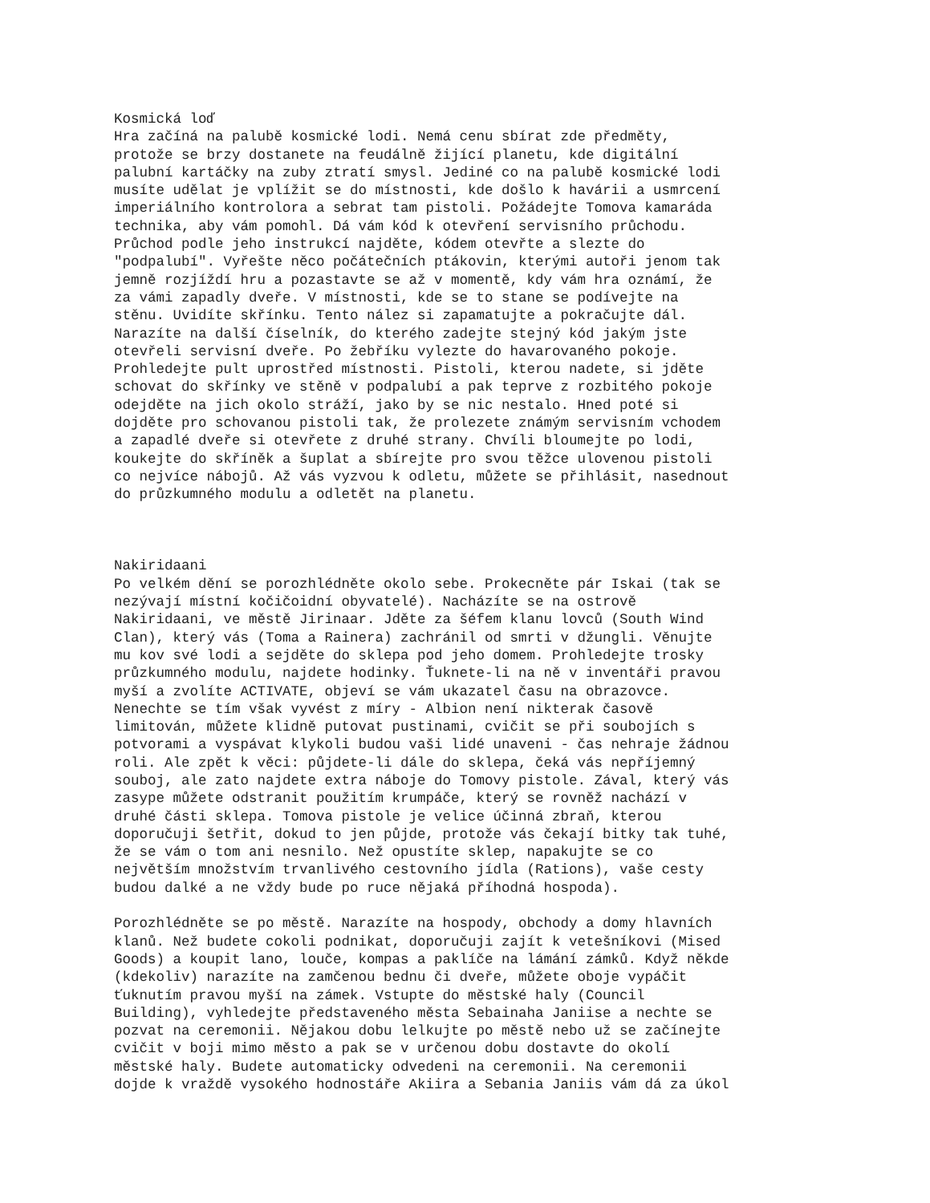Kosmická loď
Hra začíná na palubě kosmické lodi. Nemá cenu sbírat zde předměty,
protože se brzy dostanete na feudálně žijící planetu, kde digitální
palubní kartáčky na zuby ztratí smysl. Jediné co na palubě kosmické lodi
musíte udělat je vplížit se do místnosti, kde došlo k havárii a usmrcení
imperiálního kontrolora a sebrat tam pistoli. Požádejte Tomova kamaráda
technika, aby vám pomohl. Dá vám kód k otevření servisního průchodu.
Průchod podle jeho instrukcí najděte, kódem otevřte a slezte do
"podpalubí". Vyřešte něco počátečních ptákovin, kterými autoři jenom tak
jemně rozjíždí hru a pozastavte se až v momentě, kdy vám hra oznámí, že
za vámi zapadly dveře. V místnosti, kde se to stane se podívejte na
stěnu. Uvidíte skřínku. Tento nález si zapamatujte a pokračujte dál.
Narazíte na další číselník, do kterého zadejte stejný kód jakým jste
otevřeli servisní dveře. Po žebříku vylezte do havarovaného pokoje.
Prohledejte pult uprostřed místnosti. Pistoli, kterou nadete, si jděte
schovat do skřínky ve stěně v podpalubí a pak teprve z rozbitého pokoje
odejděte na jich okolo stráží, jako by se nic nestalo. Hned poté si
dojděte pro schovanou pistoli tak, že prolezete známým servisním vchodem
a zapadlé dveře si otevřete z druhé strany. Chvíli bloumejte po lodi,
koukejte do skříněk a šuplat a sbírejte pro svou těžce ulovenou pistoli
co nejvíce nábojů. Až vás vyzvou k odletu, můžete se přihlásit, nasednout
do průzkumného modulu a odletět na planetu.



Nakiridaani
Po velkém dění se porozhlédněte okolo sebe. Prokecněte pár Iskai (tak se
nezývají místní kočičoidní obyvatelé). Nacházíte se na ostrově
Nakiridaani, ve městě Jirinaar. Jděte za šéfem klanu lovců (South Wind
Clan), který vás (Toma a Rainera) zachránil od smrti v džungli. Věnujte
mu kov své lodi a sejděte do sklepa pod jeho domem. Prohledejte trosky
průzkumného modulu, najdete hodinky. Ťuknete-li na ně v inventáři pravou
myší a zvolíte ACTIVATE, objeví se vám ukazatel času na obrazovce.
Nenechte se tím však vyvést z míry - Albion není nikterak časově
limitován, můžete klidně putovat pustinami, cvičit se při soubojích s
potvorami a vyspávat klykoli budou vaši lidé unaveni - čas nehraje žádnou
roli. Ale zpět k věci: půjdete-li dále do sklepa, čeká vás nepříjemný
souboj, ale zato najdete extra náboje do Tomovy pistole. Zával, který vás
zasype můžete odstranit použitím krumpáče, který se rovněž nachází v
druhé části sklepa. Tomova pistole je velice účinná zbraň, kterou
doporučuji šetřit, dokud to jen půjde, protože vás čekají bitky tak tuhé,
že se vám o tom ani nesnilo. Než opustíte sklep, napakujte se co
největším množstvím trvanlivého cestovního jídla (Rations), vaše cesty
budou dalké a ne vždy bude po ruce nějaká příhodná hospoda).

Porozhlédněte se po městě. Narazíte na hospody, obchody a domy hlavních
klanů. Než budete cokoli podnikat, doporučuji zajít k vetešníkovi (Mised
Goods) a koupit lano, louče, kompas a paklíče na lámání zámků. Když někde
(kdekoliv) narazíte na zamčenou bednu či dveře, můžete oboje vypáčit
ťuknutím pravou myší na zámek. Vstupte do městské haly (Council
Building), vyhledejte představeného města Sebainaha Janiise a nechte se
pozvat na ceremonii. Nějakou dobu lelkujte po městě nebo už se začínejte
cvičit v boji mimo město a pak se v určenou dobu dostavte do okolí
městské haly. Budete automaticky odvedeni na ceremonii. Na ceremonii
dojde k vraždě vysokého hodnostáře Akiira a Sebania Janiis vám dá za úkol